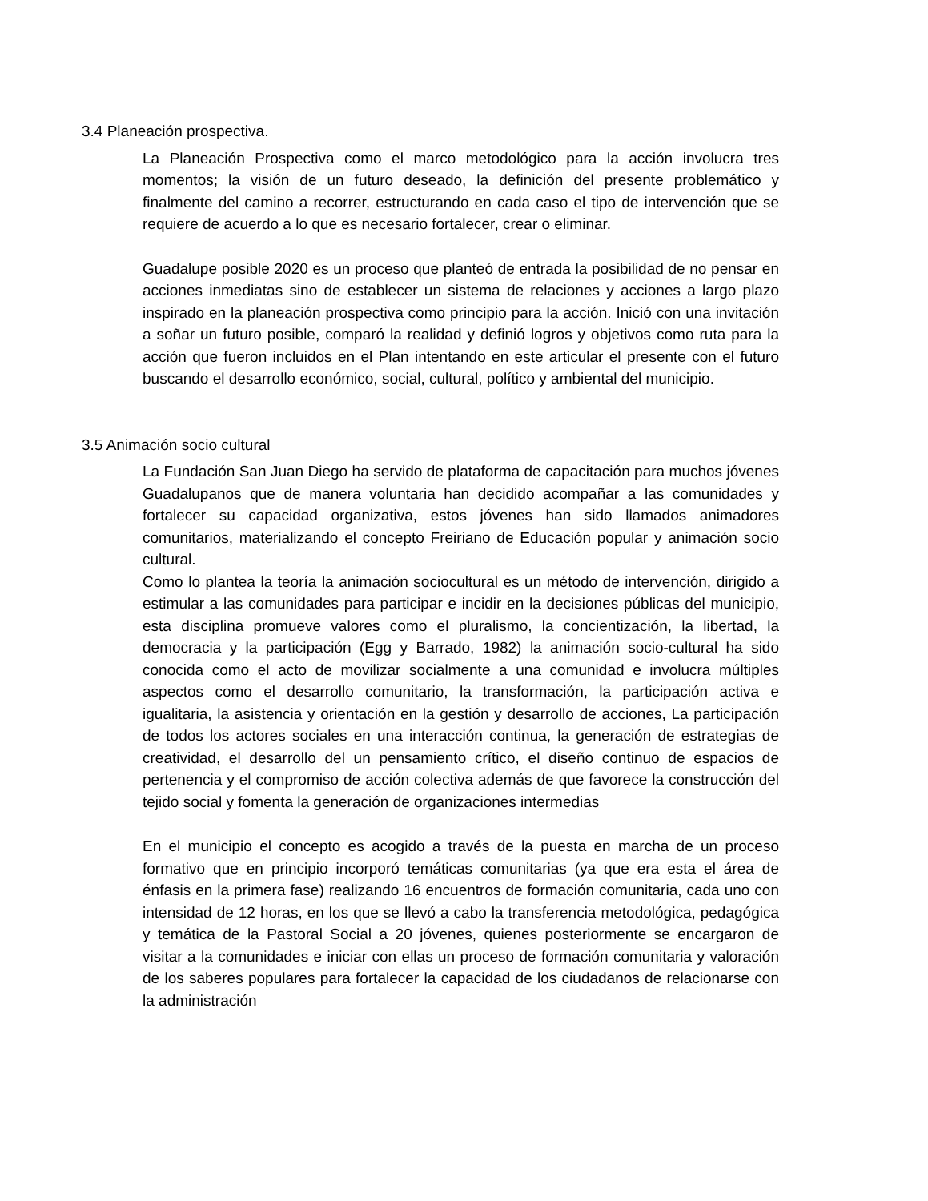3.4 Planeación prospectiva.
La Planeación Prospectiva como el marco metodológico para la acción involucra tres momentos; la visión de un futuro deseado, la definición del presente problemático y finalmente del camino a recorrer, estructurando en cada caso el tipo de intervención que se requiere de acuerdo a lo que es necesario fortalecer, crear o eliminar.
Guadalupe posible 2020 es un proceso que planteó de entrada la posibilidad de no pensar en acciones inmediatas sino de establecer un sistema de relaciones y acciones a largo plazo inspirado en la planeación prospectiva como principio para la acción. Inició con una invitación a soñar un futuro posible, comparó la realidad y definió logros y objetivos como ruta para la acción que fueron incluidos en el Plan intentando en este articular el presente con el futuro buscando el desarrollo económico, social, cultural, político y ambiental del municipio.
3.5 Animación socio cultural
La Fundación San Juan Diego ha servido de plataforma de capacitación para muchos jóvenes Guadalupanos que de manera voluntaria han decidido acompañar a las comunidades y fortalecer su capacidad organizativa, estos jóvenes han sido llamados animadores comunitarios, materializando el concepto Freiriano de Educación popular y animación socio cultural.
Como lo plantea la teoría la animación sociocultural es un método de intervención, dirigido a estimular a las comunidades para participar e incidir en la decisiones públicas del municipio, esta disciplina promueve valores como el pluralismo, la concientización, la libertad, la democracia y la participación (Egg y Barrado, 1982) la animación socio-cultural ha sido conocida como el acto de movilizar socialmente a una comunidad e involucra múltiples aspectos como el desarrollo comunitario, la transformación, la participación activa e igualitaria, la asistencia y orientación en la gestión y desarrollo de acciones, La participación de todos los actores sociales en una interacción continua, la generación de estrategias de creatividad, el desarrollo del un pensamiento crítico, el diseño continuo de espacios de pertenencia y el compromiso de acción colectiva además de que favorece la construcción del tejido social y fomenta la generación de organizaciones intermedias
En el municipio el concepto es acogido a través de la puesta en marcha de un proceso formativo que en principio incorporó temáticas comunitarias (ya que era esta el área de énfasis en la primera fase) realizando 16 encuentros de formación comunitaria, cada uno con intensidad de 12 horas, en los que se llevó a cabo la transferencia metodológica, pedagógica y temática de la Pastoral Social a 20 jóvenes, quienes posteriormente se encargaron de visitar a la comunidades e iniciar con ellas un proceso de formación comunitaria y valoración de los saberes populares para fortalecer la capacidad de los ciudadanos de relacionarse con la administración